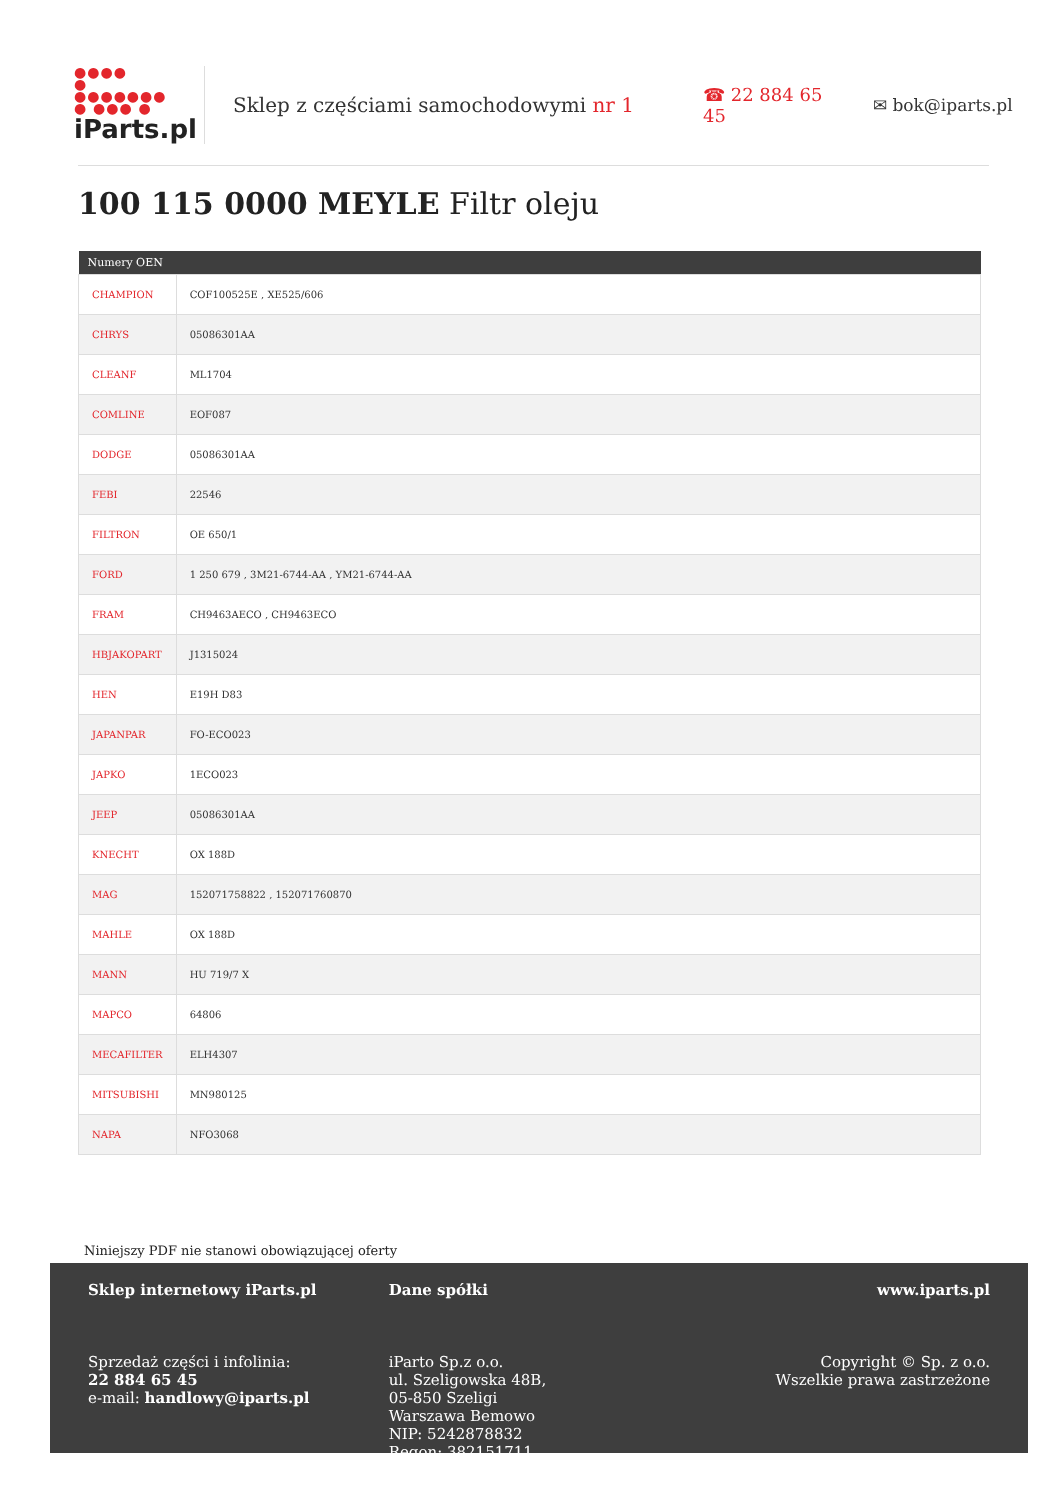●●●●
●
●●●●●●●
● ●●● ●
iParts.pl
Sklep z częściami samochodowymi nr 1
☎ 22 884 65 45
✉ bok@iparts.pl
100 115 0000 MEYLE Filtr oleju
| Numery OEN | |
| --- | --- |
| CHAMPION | COF100525E , XE525/606 |
| CHRYS | 05086301AA |
| CLEANF | ML1704 |
| COMLINE | EOF087 |
| DODGE | 05086301AA |
| FEBI | 22546 |
| FILTRON | OE 650/1 |
| FORD | 1 250 679 , 3M21-6744-AA , YM21-6744-AA |
| FRAM | CH9463AECO , CH9463ECO |
| HBJAKOPART | J1315024 |
| HEN | E19H D83 |
| JAPANPAR | FO-ECO023 |
| JAPKO | 1ECO023 |
| JEEP | 05086301AA |
| KNECHT | OX 188D |
| MAG | 152071758822 , 152071760870 |
| MAHLE | OX 188D |
| MANN | HU 719/7 X |
| MAPCO | 64806 |
| MECAFILTER | ELH4307 |
| MITSUBISHI | MN980125 |
| NAPA | NFO3068 |
Niniejszy PDF nie stanowi obowiązującej oferty
Sklep internetowy iParts.pl
Sprzedaż części i infolinia:
22 884 65 45
e-mail: handlowy@iparts.pl
Dane spółki
iParto Sp.z o.o.
ul. Szeligowska 48B,
05-850 Szeligi
Warszawa Bemowo
NIP: 5242878832
Regon: 382151711
www.iparts.pl
Copyright © Sp. z o.o.
Wszelkie prawa zastrzeżone